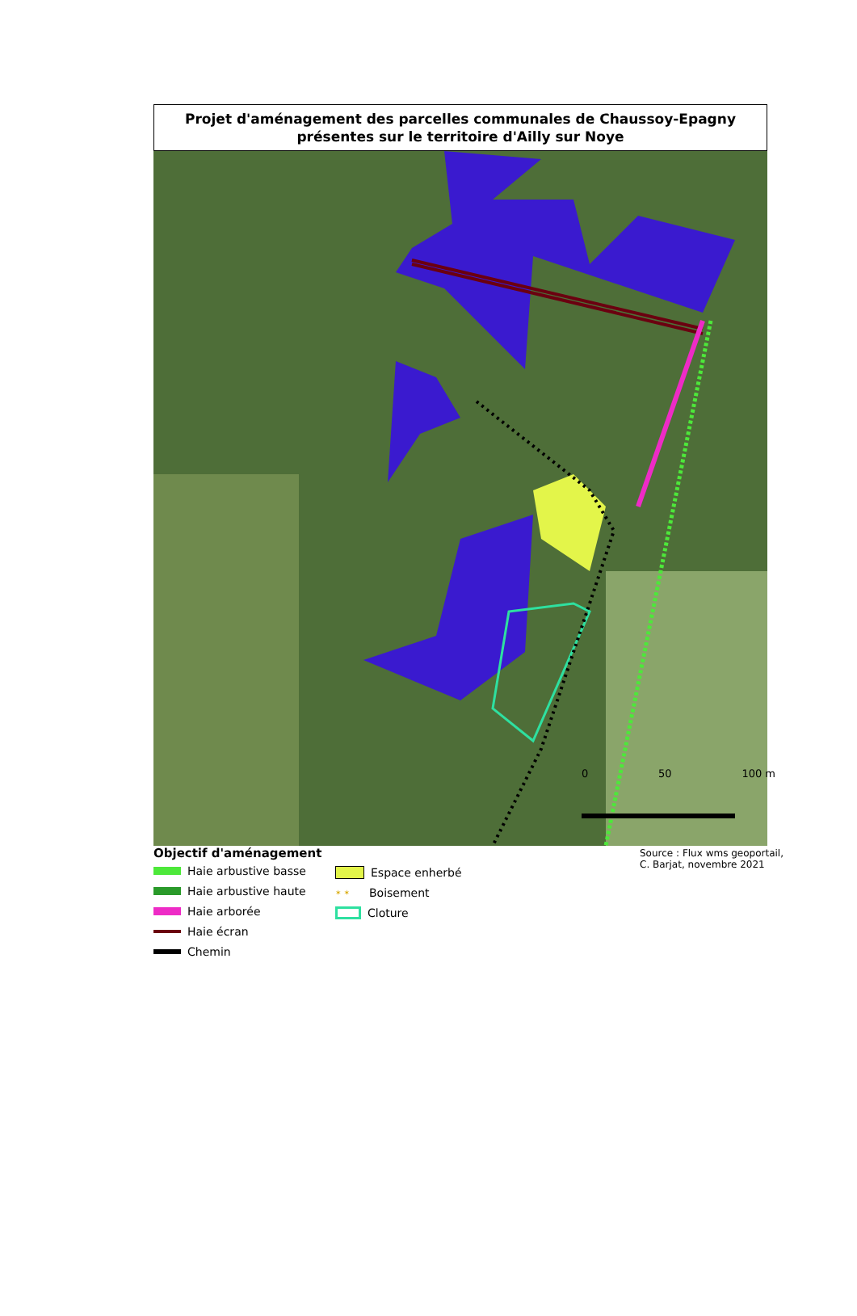Projet d'aménagement des parcelles communales de Chaussoy-Epagny
présentes sur le territoire d'Ailly sur Noye
0 50 100 m
Objectif d'aménagement
Haie arbustive basse
Haie arbustive haute
Haie arborée
Haie écran
Chemin
Espace enherbé
✶ ✶ Boisement
Cloture
Source : Flux wms geoportail,
C. Barjat, novembre 2021